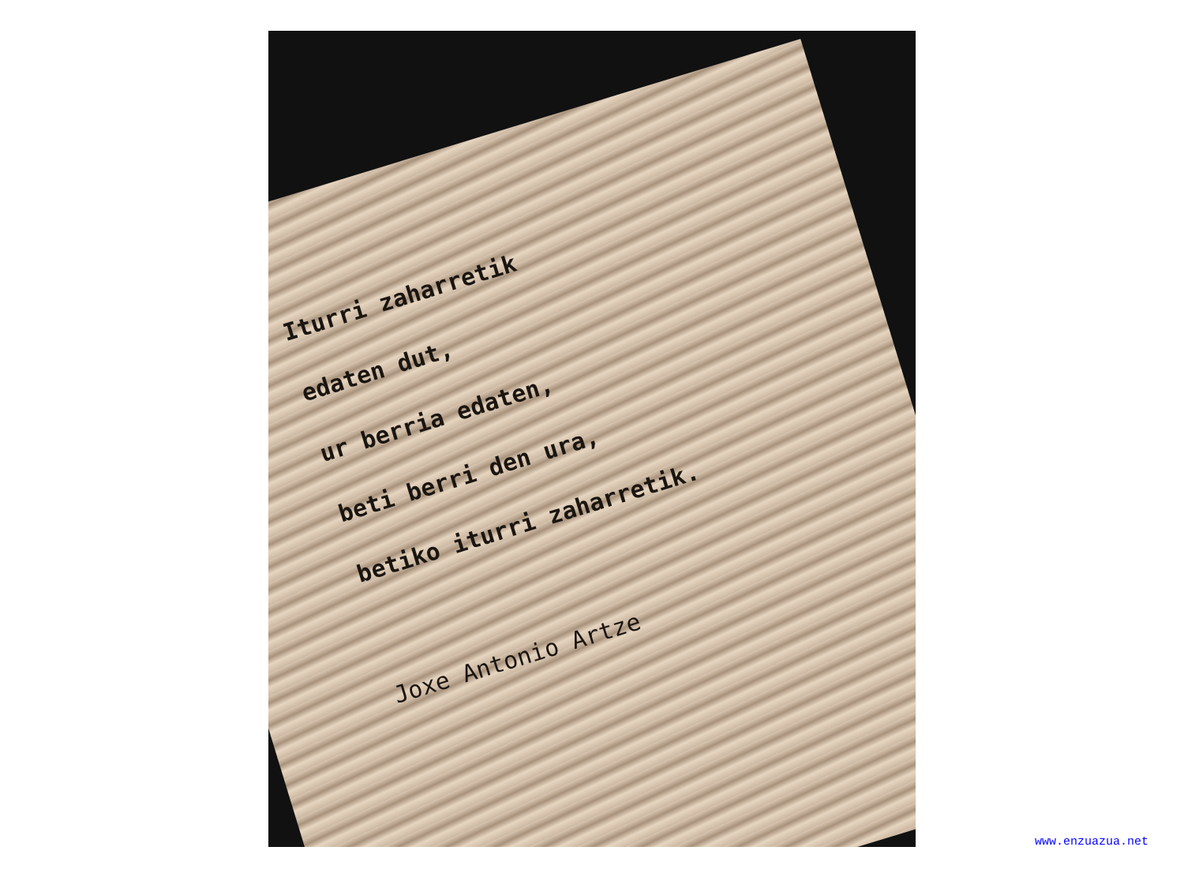Iturri zaharretik
edaten dut,
ur berria edaten,
beti berri den ura,
betiko iturri zaharretik.
Joxe Antonio Artze
www.enzuazua.net